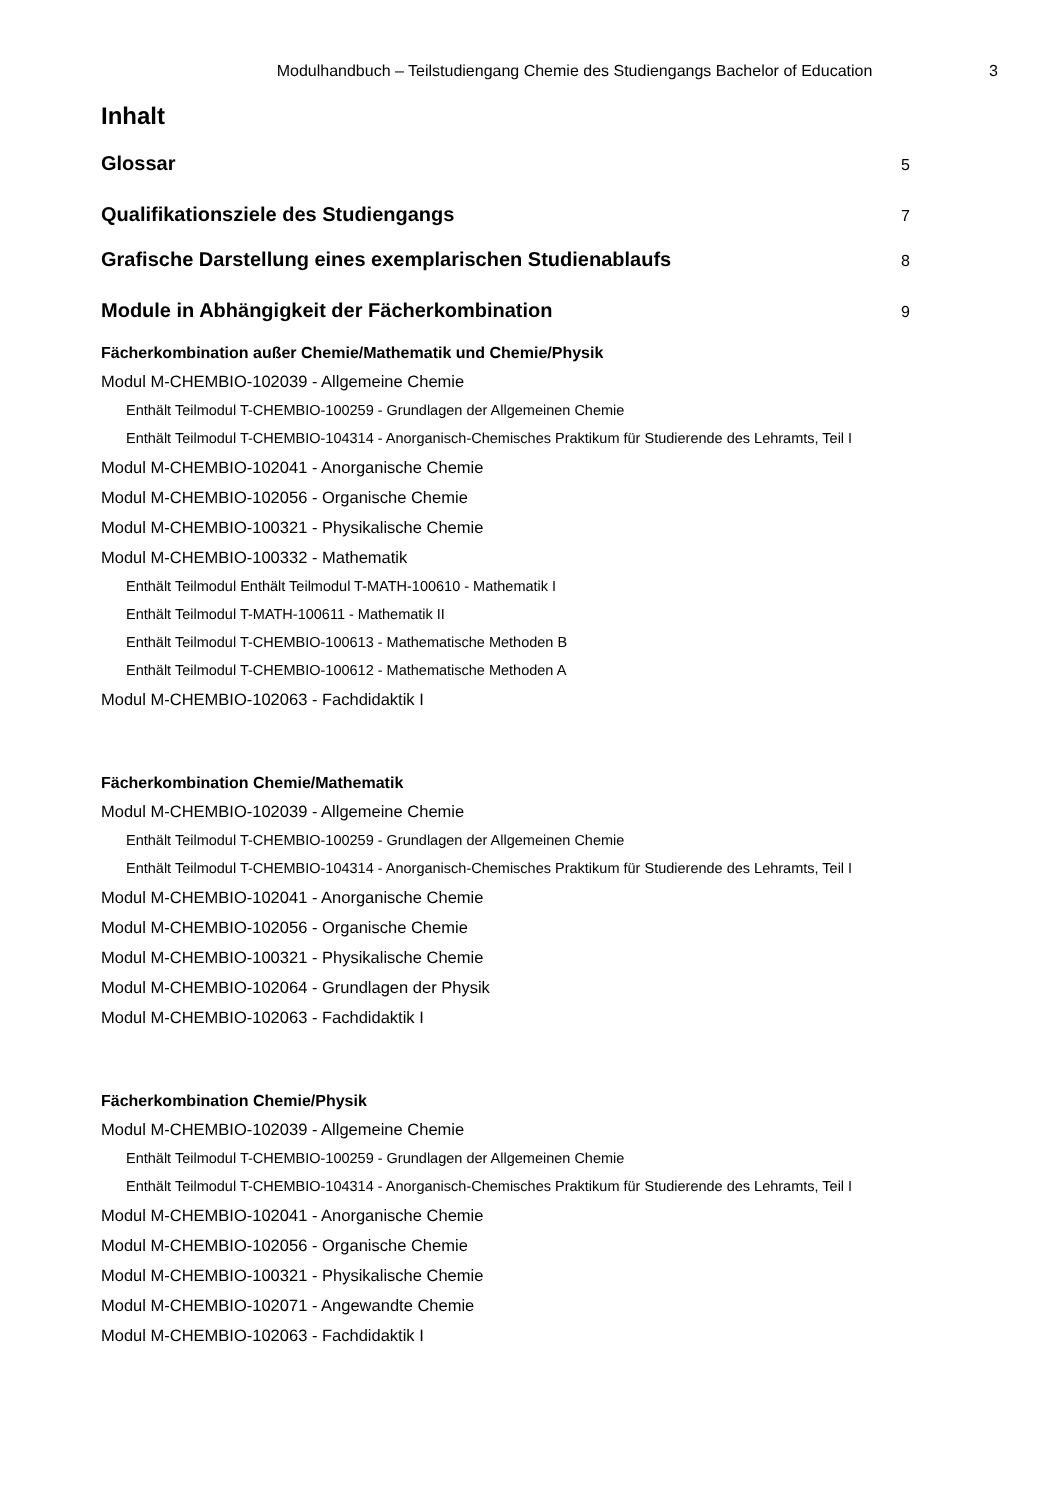Modulhandbuch – Teilstudiengang Chemie des Studiengangs Bachelor of Education 3
Inhalt
Glossar 5
Qualifikationsziele des Studiengangs 7
Grafische Darstellung eines exemplarischen Studienablaufs 8
Module in Abhängigkeit der Fächerkombination 9
Fächerkombination außer Chemie/Mathematik und Chemie/Physik
Modul M-CHEMBIO-102039 - Allgemeine Chemie
Enthält Teilmodul T-CHEMBIO-100259 - Grundlagen der Allgemeinen Chemie
Enthält Teilmodul T-CHEMBIO-104314 - Anorganisch-Chemisches Praktikum für Studierende des Lehramts, Teil I
Modul M-CHEMBIO-102041 - Anorganische Chemie
Modul M-CHEMBIO-102056 - Organische Chemie
Modul M-CHEMBIO-100321 - Physikalische Chemie
Modul M-CHEMBIO-100332 - Mathematik
Enthält Teilmodul Enthält Teilmodul T-MATH-100610 - Mathematik I
Enthält Teilmodul T-MATH-100611 - Mathematik II
Enthält Teilmodul T-CHEMBIO-100613 - Mathematische Methoden B
Enthält Teilmodul T-CHEMBIO-100612 - Mathematische Methoden A
Modul M-CHEMBIO-102063 - Fachdidaktik I
Fächerkombination Chemie/Mathematik
Modul M-CHEMBIO-102039 - Allgemeine Chemie
Enthält Teilmodul T-CHEMBIO-100259 - Grundlagen der Allgemeinen Chemie
Enthält Teilmodul T-CHEMBIO-104314 - Anorganisch-Chemisches Praktikum für Studierende des Lehramts, Teil I
Modul M-CHEMBIO-102041 - Anorganische Chemie
Modul M-CHEMBIO-102056 - Organische Chemie
Modul M-CHEMBIO-100321 - Physikalische Chemie
Modul M-CHEMBIO-102064 - Grundlagen der Physik
Modul M-CHEMBIO-102063 - Fachdidaktik I
Fächerkombination Chemie/Physik
Modul M-CHEMBIO-102039 - Allgemeine Chemie
Enthält Teilmodul T-CHEMBIO-100259 - Grundlagen der Allgemeinen Chemie
Enthält Teilmodul T-CHEMBIO-104314 - Anorganisch-Chemisches Praktikum für Studierende des Lehramts, Teil I
Modul M-CHEMBIO-102041 - Anorganische Chemie
Modul M-CHEMBIO-102056 - Organische Chemie
Modul M-CHEMBIO-100321 - Physikalische Chemie
Modul M-CHEMBIO-102071 - Angewandte Chemie
Modul M-CHEMBIO-102063 - Fachdidaktik I